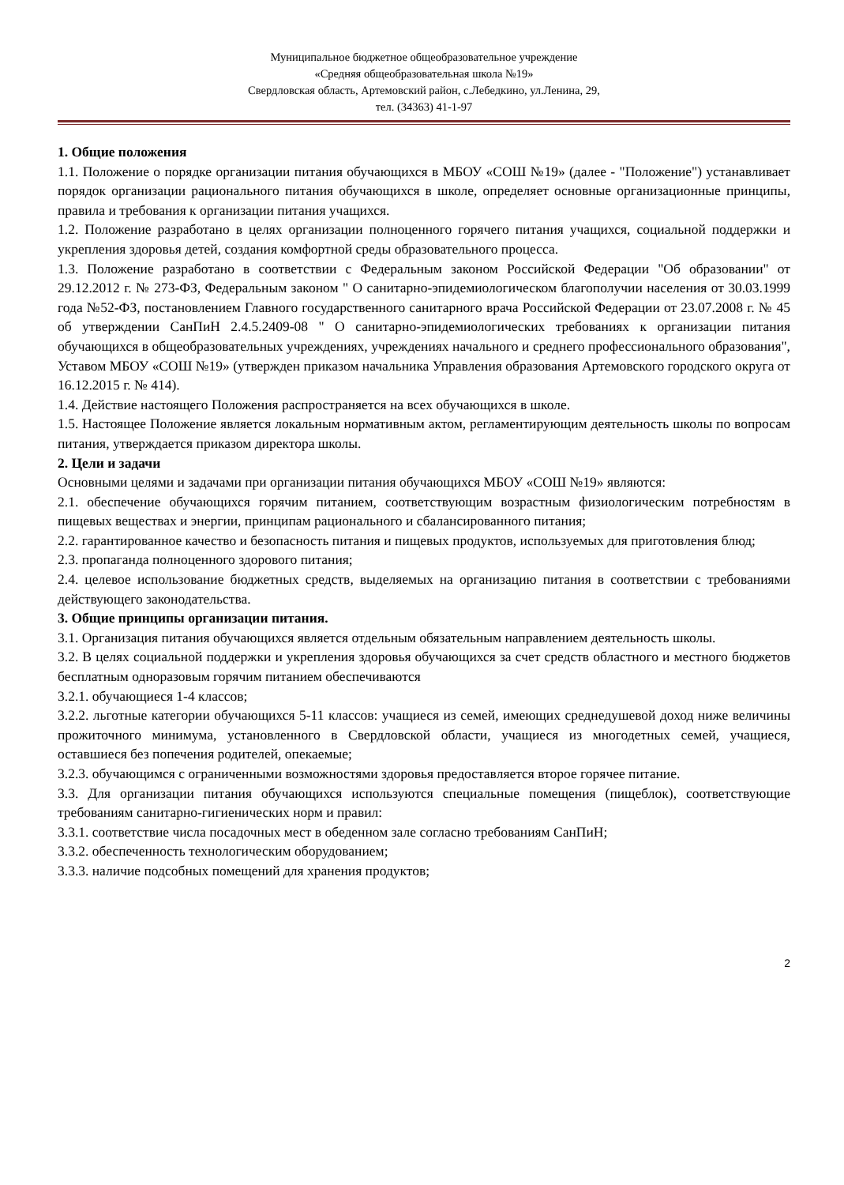Муниципальное бюджетное общеобразовательное учреждение
«Средняя общеобразовательная школа №19»
Свердловская область, Артемовский район, с.Лебедкино, ул.Ленина, 29,
тел. (34363) 41-1-97
1. Общие положения
1.1. Положение о порядке организации питания обучающихся в МБОУ «СОШ №19» (далее - "Положение") устанавливает порядок организации рационального питания обучающихся в школе, определяет основные организационные принципы, правила и требования к организации питания учащихся.
1.2. Положение разработано в целях организации полноценного горячего питания учащихся, социальной поддержки и укрепления здоровья детей, создания комфортной среды образовательного процесса.
1.3. Положение разработано в соответствии с Федеральным законом Российской Федерации "Об образовании" от 29.12.2012 г. № 273-ФЗ, Федеральным законом " О санитарно-эпидемиологическом благополучии населения от 30.03.1999 года №52-ФЗ, постановлением Главного государственного санитарного врача Российской Федерации от 23.07.2008 г. № 45 об утверждении СанПиН 2.4.5.2409-08 " О санитарно-эпидемиологических требованиях к организации питания обучающихся в общеобразовательных учреждениях, учреждениях начального и среднего профессионального образования", Уставом МБОУ «СОШ №19» (утвержден приказом начальника Управления образования Артемовского городского округа от 16.12.2015 г. № 414).
1.4. Действие настоящего Положения распространяется на всех обучающихся в школе.
1.5. Настоящее Положение является локальным нормативным актом, регламентирующим деятельность школы по вопросам питания, утверждается приказом директора школы.
2. Цели и задачи
Основными целями и задачами при организации питания обучающихся МБОУ «СОШ №19» являются:
2.1. обеспечение обучающихся горячим питанием, соответствующим возрастным физиологическим потребностям в пищевых веществах и энергии, принципам рационального и сбалансированного питания;
2.2. гарантированное качество и безопасность питания и пищевых продуктов, используемых для приготовления блюд;
2.3. пропаганда полноценного здорового питания;
2.4. целевое использование бюджетных средств, выделяемых на организацию питания в соответствии с требованиями действующего законодательства.
3. Общие принципы организации питания.
3.1. Организация питания обучающихся является отдельным обязательным направлением деятельность школы.
3.2. В целях социальной поддержки и укрепления здоровья обучающихся за счет средств областного и местного бюджетов бесплатным одноразовым горячим питанием обеспечиваются
3.2.1. обучающиеся 1-4 классов;
3.2.2. льготные категории обучающихся 5-11 классов: учащиеся из семей, имеющих среднедушевой доход ниже величины прожиточного минимума, установленного в Свердловской области, учащиеся из многодетных семей, учащиеся, оставшиеся без попечения родителей, опекаемые;
3.2.3. обучающимся с ограниченными возможностями здоровья предоставляется второе горячее питание.
3.3. Для организации питания обучающихся используются специальные помещения (пищеблок), соответствующие требованиям санитарно-гигиенических норм и правил:
3.3.1. соответствие числа посадочных мест в обеденном зале согласно требованиям СанПиН;
3.3.2. обеспеченность технологическим оборудованием;
3.3.3. наличие подсобных помещений для хранения продуктов;
2